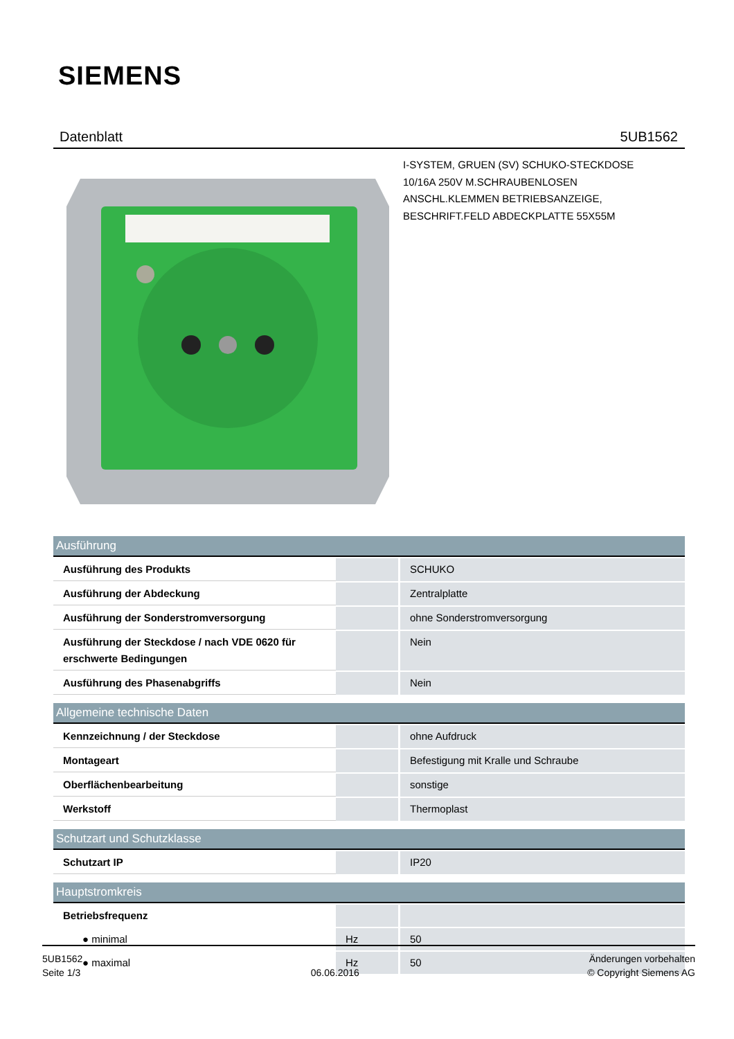SIEMENS
Datenblatt 5UB1562
I-SYSTEM, GRUEN (SV) SCHUKO-STECKDOSE
10/16A 250V M.SCHRAUBENLOSEN
ANSCHL.KLEMMEN BETRIEBSANZEIGE,
BESCHRIFT.FELD ABDECKPLATTE 55X55M
| Ausführung | | |
| --- | --- | --- |
| Ausführung des Produkts | | SCHUKO |
| Ausführung der Abdeckung | | Zentralplatte |
| Ausführung der Sonderstromversorgung | | ohne Sonderstromversorgung |
| Ausführung der Steckdose / nach VDE 0620 für erschwerte Bedingungen | | Nein |
| Ausführung des Phasenabgriffs | | Nein |
| Allgemeine technische Daten | | |
| Kennzeichnung / der Steckdose | | ohne Aufdruck |
| Montageart | | Befestigung mit Kralle und Schraube |
| Oberflächenbearbeitung | | sonstige |
| Werkstoff | | Thermoplast |
| Schutzart und Schutzklasse | | |
| Schutzart IP | | IP20 |
| Hauptstromkreis | | |
| Betriebsfrequenz | | |
| ● minimal | Hz | 50 |
| ● maximal | Hz | 50 |
5UB1562
Seite 1/3
06.06.2016
Änderungen vorbehalten
© Copyright Siemens AG